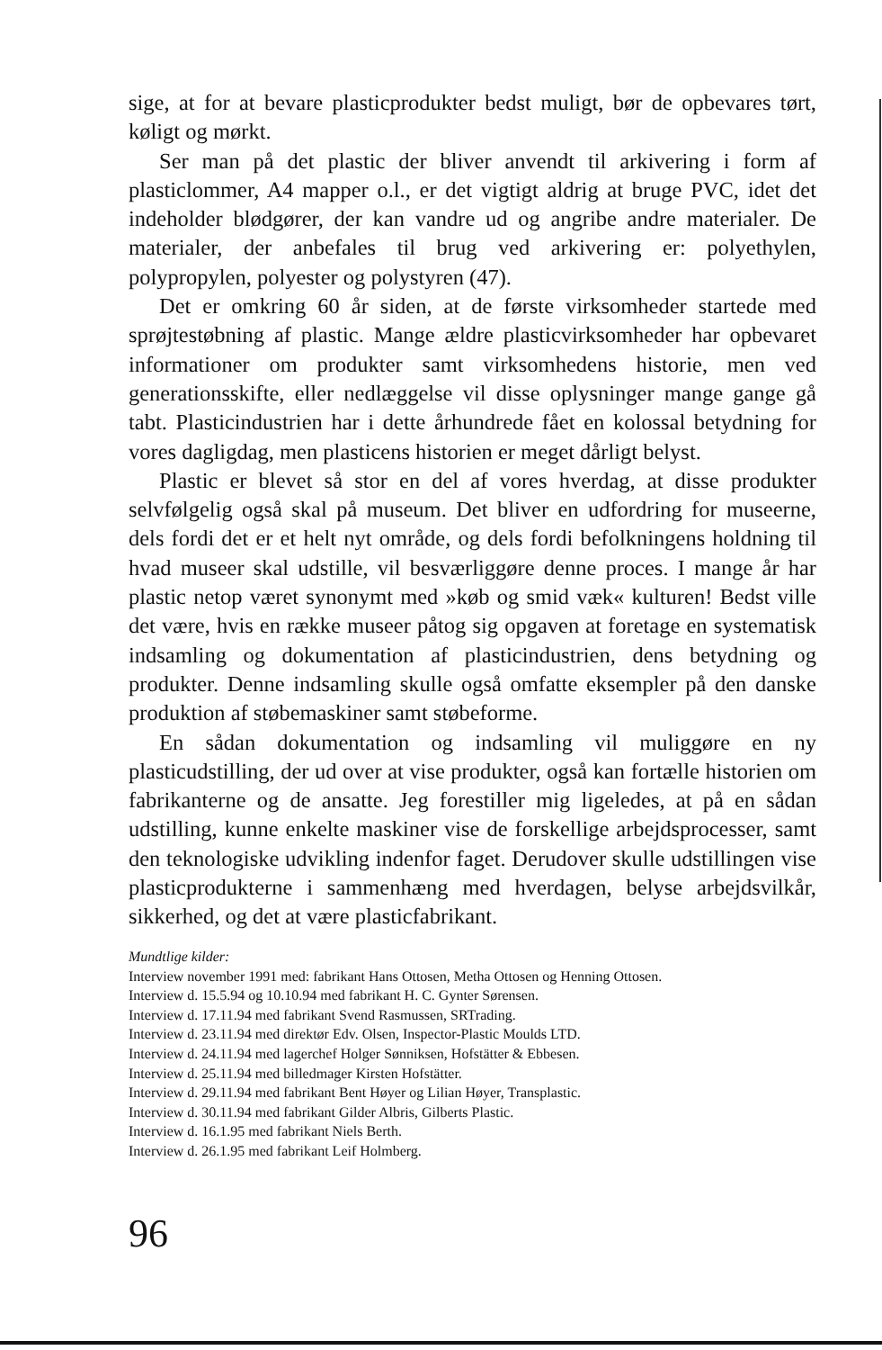sige, at for at bevare plasticprodukter bedst muligt, bør de opbevares tørt, køligt og mørkt.
Ser man på det plastic der bliver anvendt til arkivering i form af plasticlommer, A4 mapper o.l., er det vigtigt aldrig at bruge PVC, idet det indeholder blødgører, der kan vandre ud og angribe andre materialer. De materialer, der anbefales til brug ved arkivering er: polyethylen, polypropylen, polyester og polystyren (47).
Det er omkring 60 år siden, at de første virksomheder startede med sprøjtestøbning af plastic. Mange ældre plasticvirksomheder har opbevaret informationer om produkter samt virksomhedens historie, men ved generationsskifte, eller nedlæggelse vil disse oplysninger mange gange gå tabt. Plasticindustrien har i dette århundrede fået en kolossal betydning for vores dagligdag, men plasticens historien er meget dårligt belyst.
Plastic er blevet så stor en del af vores hverdag, at disse produkter selvfølgelig også skal på museum. Det bliver en udfordring for museerne, dels fordi det er et helt nyt område, og dels fordi befolkningens holdning til hvad museer skal udstille, vil besværliggøre denne proces. I mange år har plastic netop været synonymt med »køb og smid væk« kulturen! Bedst ville det være, hvis en række museer påtog sig opgaven at foretage en systematisk indsamling og dokumentation af plasticindustrien, dens betydning og produkter. Denne indsamling skulle også omfatte eksempler på den danske produktion af støbemaskiner samt støbeforme.
En sådan dokumentation og indsamling vil muliggøre en ny plasticudstilling, der ud over at vise produkter, også kan fortælle historien om fabrikanterne og de ansatte. Jeg forestiller mig ligeledes, at på en sådan udstilling, kunne enkelte maskiner vise de forskellige arbejdsprocesser, samt den teknologiske udvikling indenfor faget. Derudover skulle udstillingen vise plasticprodukterne i sammenhæng med hverdagen, belyse arbejdsvilkår, sikkerhed, og det at være plasticfabrikant.
Mundtlige kilder:
Interview november 1991 med: fabrikant Hans Ottosen, Metha Ottosen og Henning Ottosen.
Interview d. 15.5.94 og 10.10.94 med fabrikant H. C. Gynter Sørensen.
Interview d. 17.11.94 med fabrikant Svend Rasmussen, SRTrading.
Interview d. 23.11.94 med direktør Edv. Olsen, Inspector-Plastic Moulds LTD.
Interview d. 24.11.94 med lagerchef Holger Sønniksen, Hofstätter & Ebbesen.
Interview d. 25.11.94 med billedmager Kirsten Hofstätter.
Interview d. 29.11.94 med fabrikant Bent Høyer og Lilian Høyer, Transplastic.
Interview d. 30.11.94 med fabrikant Gilder Albris, Gilberts Plastic.
Interview d. 16.1.95 med fabrikant Niels Berth.
Interview d. 26.1.95 med fabrikant Leif Holmberg.
96